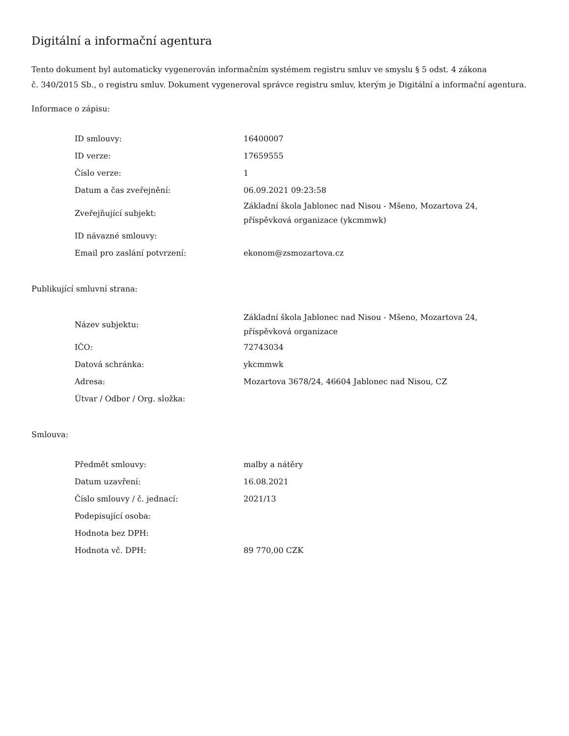Digitální a informační agentura
Tento dokument byl automaticky vygenerován informačním systémem registru smluv ve smyslu § 5 odst. 4 zákona
č. 340/2015 Sb., o registru smluv. Dokument vygeneroval správce registru smluv, kterým je Digitální a informační agentura.
Informace o zápisu:
| ID smlouvy: | 16400007 |
| ID verze: | 17659555 |
| Číslo verze: | 1 |
| Datum a čas zveřejnění: | 06.09.2021 09:23:58 |
| Zveřejňující subjekt: | Základní škola Jablonec nad Nisou - Mšeno, Mozartova 24, příspěvková organizace (ykcmmwk) |
| ID návazné smlouvy: | |
| Email pro zaslání potvrzení: | ekonom@zsmozartova.cz |
Publikující smluvní strana:
| Název subjektu: | Základní škola Jablonec nad Nisou - Mšeno, Mozartova 24, příspěvková organizace |
| IČO: | 72743034 |
| Datová schránka: | ykcmmwk |
| Adresa: | Mozartova 3678/24, 46604 Jablonec nad Nisou, CZ |
| Útvar / Odbor / Org. složka: | |
Smlouva:
| Předmět smlouvy: | malby a nátěry |
| Datum uzavření: | 16.08.2021 |
| Číslo smlouvy / č. jednací: | 2021/13 |
| Podepisující osoba: | |
| Hodnota bez DPH: | |
| Hodnota vč. DPH: | 89 770,00 CZK |